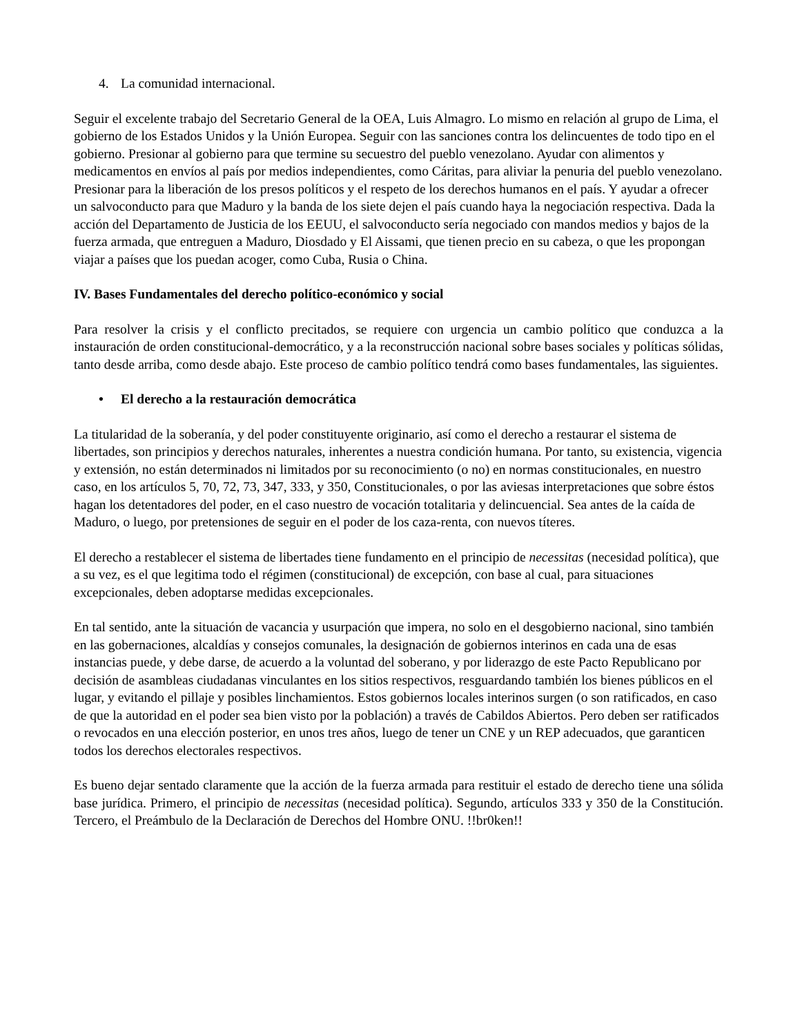4. La comunidad internacional.
Seguir el excelente trabajo del Secretario General de la OEA, Luis Almagro. Lo mismo en relación al grupo de Lima, el gobierno de los Estados Unidos y la Unión Europea. Seguir con las sanciones contra los delincuentes de todo tipo en el gobierno. Presionar al gobierno para que termine su secuestro del pueblo venezolano. Ayudar con alimentos y medicamentos en envíos al país por medios independientes, como Cáritas, para aliviar la penuria del pueblo venezolano. Presionar para la liberación de los presos políticos y el respeto de los derechos humanos en el país. Y ayudar a ofrecer un salvoconducto para que Maduro y la banda de los siete dejen el país cuando haya la negociación respectiva. Dada la acción del Departamento de Justicia de los EEUU, el salvoconducto sería negociado con mandos medios y bajos de la fuerza armada, que entreguen a Maduro, Diosdado y El Aissami, que tienen precio en su cabeza, o que les propongan viajar a países que los puedan acoger, como Cuba, Rusia o China.
IV. Bases Fundamentales del derecho político-económico y social
Para resolver la crisis y el conflicto precitados, se requiere con urgencia un cambio político que conduzca a la instauración de orden constitucional-democrático, y a la reconstrucción nacional sobre bases sociales y políticas sólidas, tanto desde arriba, como desde abajo. Este proceso de cambio político tendrá como bases fundamentales, las siguientes.
• El derecho a la restauración democrática
La titularidad de la soberanía, y del poder constituyente originario, así como el derecho a restaurar el sistema de libertades, son principios y derechos naturales, inherentes a nuestra condición humana. Por tanto, su existencia, vigencia y extensión, no están determinados ni limitados por su reconocimiento (o no) en normas constitucionales, en nuestro caso, en los artículos 5, 70, 72, 73, 347, 333, y 350, Constitucionales, o por las aviesas interpretaciones que sobre éstos hagan los detentadores del poder, en el caso nuestro de vocación totalitaria y delincuencial. Sea antes de la caída de Maduro, o luego, por pretensiones de seguir en el poder de los caza-renta, con nuevos títeres.
El derecho a restablecer el sistema de libertades tiene fundamento en el principio de necessitas (necesidad política), que a su vez, es el que legitima todo el régimen (constitucional) de excepción, con base al cual, para situaciones excepcionales, deben adoptarse medidas excepcionales.
En tal sentido, ante la situación de vacancia y usurpación que impera, no solo en el desgobierno nacional, sino también en las gobernaciones, alcaldías y consejos comunales, la designación de gobiernos interinos en cada una de esas instancias puede, y debe darse, de acuerdo a la voluntad del soberano, y por liderazgo de este Pacto Republicano por decisión de asambleas ciudadanas vinculantes en los sitios respectivos, resguardando también los bienes públicos en el lugar, y evitando el pillaje y posibles linchamientos. Estos gobiernos locales interinos surgen (o son ratificados, en caso de que la autoridad en el poder sea bien visto por la población) a través de Cabildos Abiertos. Pero deben ser ratificados o revocados en una elección posterior, en unos tres años, luego de tener un CNE y un REP adecuados, que garanticen todos los derechos electorales respectivos.
Es bueno dejar sentado claramente que la acción de la fuerza armada para restituir el estado de derecho tiene una sólida base jurídica. Primero, el principio de necessitas (necesidad política). Segundo, artículos 333 y 350 de la Constitución. Tercero, el Preámbulo de la Declaración de Derechos del Hombre ONU. !!br0ken!!